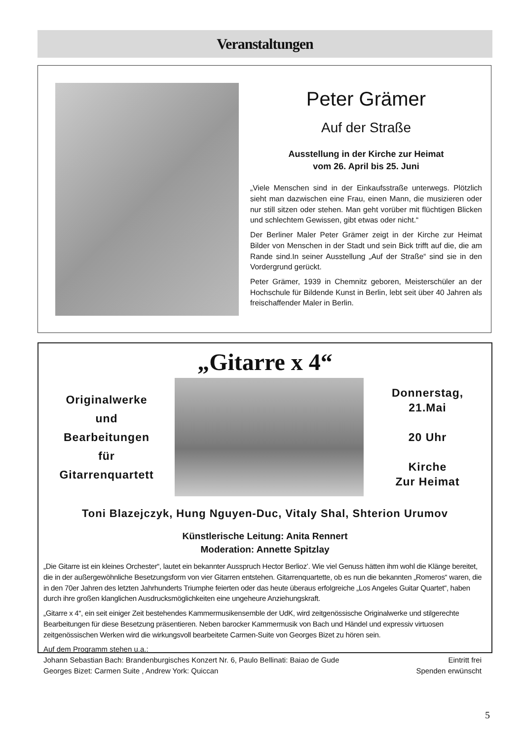Veranstaltungen
Peter Grämer
Auf der Straße
Ausstellung in der Kirche zur Heimat
vom 26. April bis 25. Juni
„Viele Menschen sind in der Einkaufsstraße unterwegs. Plötzlich sieht man dazwischen eine Frau, einen Mann, die musizieren oder nur still sitzen oder stehen. Man geht vorüber mit flüchtigen Blicken und schlechtem Gewissen, gibt etwas oder nicht.“
Der Berliner Maler Peter Grämer zeigt in der Kirche zur Heimat Bilder von Menschen in der Stadt und sein Bick trifft auf die, die am Rande sind.In seiner Ausstellung „Auf der Straße“ sind sie in den Vordergrund gerückt.
Peter Grämer, 1939 in Chemnitz geboren, Meisterschüler an der Hochschule für Bildende Kunst in Berlin, lebt seit über 40 Jahren als freischaffender Maler in Berlin.
„Gitarre x 4“
Originalwerke
und
Bearbeitungen
für
Gitarrenquartett
Donnerstag,
21.Mai
20 Uhr
Kirche
Zur Heimat
Toni Blazejczyk, Hung Nguyen-Duc, Vitaly Shal, Shterion Urumov
Künstlerische Leitung: Anita Rennert
Moderation: Annette Spitzlay
„Die Gitarre ist ein kleines Orchester“, lautet ein bekannter Ausspruch Hector Berlioz’. Wie viel Genuss hätten ihm wohl die Klänge bereitet, die in der außergewöhnliche Besetzungsform von vier Gitarren entstehen. Gitarrenquartette, ob es nun die bekannten „Romeros“ waren, die in den 70er Jahren des letzten Jahrhunderts Triumphe feierten oder das heute überaus erfolgreiche „Los Angeles Guitar Quartet“, haben durch ihre großen klanglichen Ausdrucksmöglichkeiten eine ungeheure Anziehungskraft.
„Gitarre x 4“, ein seit einiger Zeit bestehendes Kammermusikensemble der UdK, wird zeitgenössische Originalwerke und stilgerechte Bearbeitungen für diese Besetzung präsentieren. Neben barocker Kammermusik von Bach und Händel und expressiv virtuosen zeitgenössischen Werken wird die wirkungsvoll bearbeitete Carmen-Suite von Georges Bizet zu hören sein.
Auf dem Programm stehen u.a.:
Johann Sebastian Bach: Brandenburgisches Konzert Nr. 6, Paulo Bellinati: Baiao de Gude Eintritt frei
Georges Bizet: Carmen Suite , Andrew York: Quiccan Spenden erwünscht
5